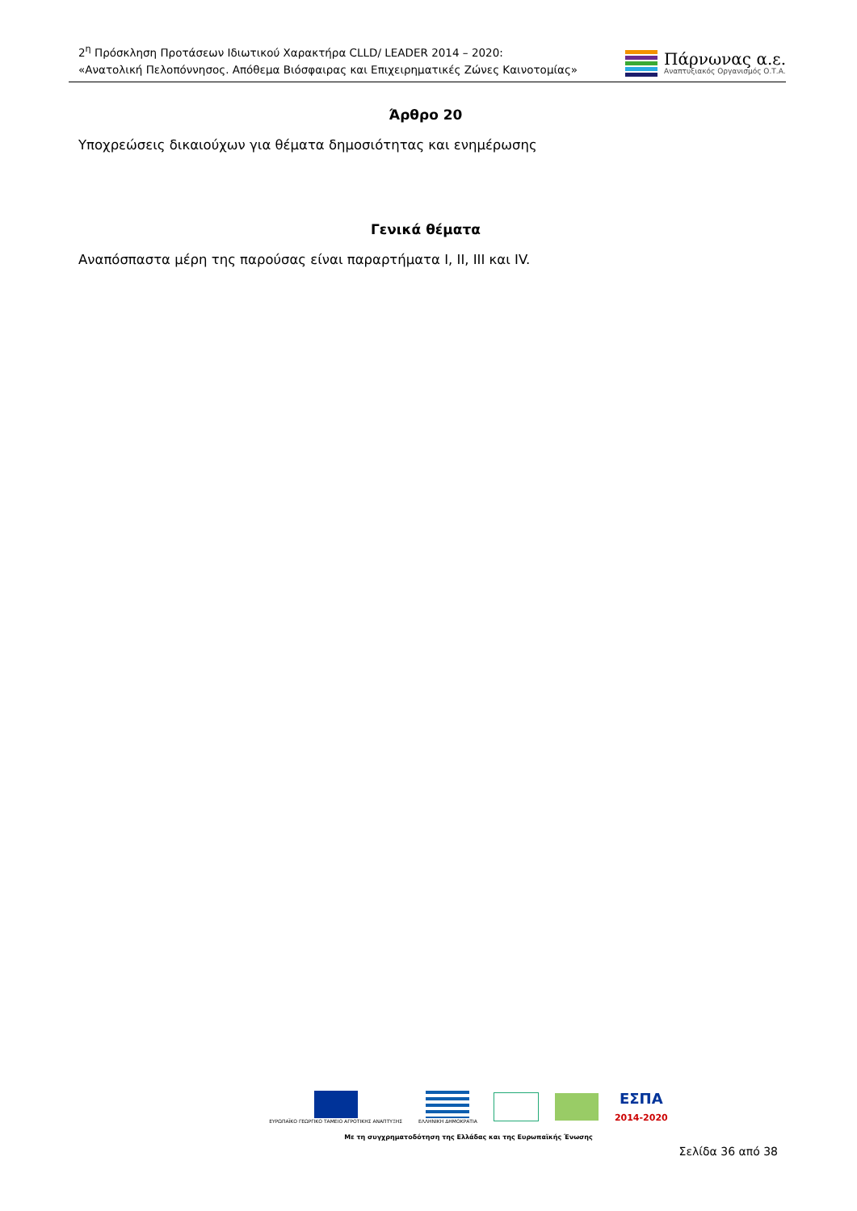2<sup>η</sup> Πρόσκληση Προτάσεων Ιδιωτικού Χαρακτήρα CLLD/ LEADER 2014 – 2020:
«Ανατολική Πελοπόννησος. Απόθεμα Βιόσφαιρας και Επιχειρηματικές Ζώνες Καινοτομίας»
Πάρνωνας α.ε.
Αναπτυξιακός Οργανισμός Ο.Τ.Α.
Άρθρο 20
Υποχρεώσεις δικαιούχων για θέματα δημοσιότητας και ενημέρωσης
Γενικά θέματα
Αναπόσπαστα μέρη της παρούσας είναι παραρτήματα I, II, III και IV.
ΕΥΡΩΠΑΪΚΟ ΓΕΩΡΓΙΚΟ ΤΑΜΕΙΟ ΑΓΡΟΤΙΚΗΣ ΑΝΑΠΤΥΞΗΣ
ΕΛΛΗΝΙΚΗ ΔΗΜΟΚΡΑΤΙΑ
ΕΣΠΑ
2014-2020
Με τη συγχρηματοδότηση της Ελλάδας και της Ευρωπαϊκής Ένωσης
Σελίδα 36 από 38